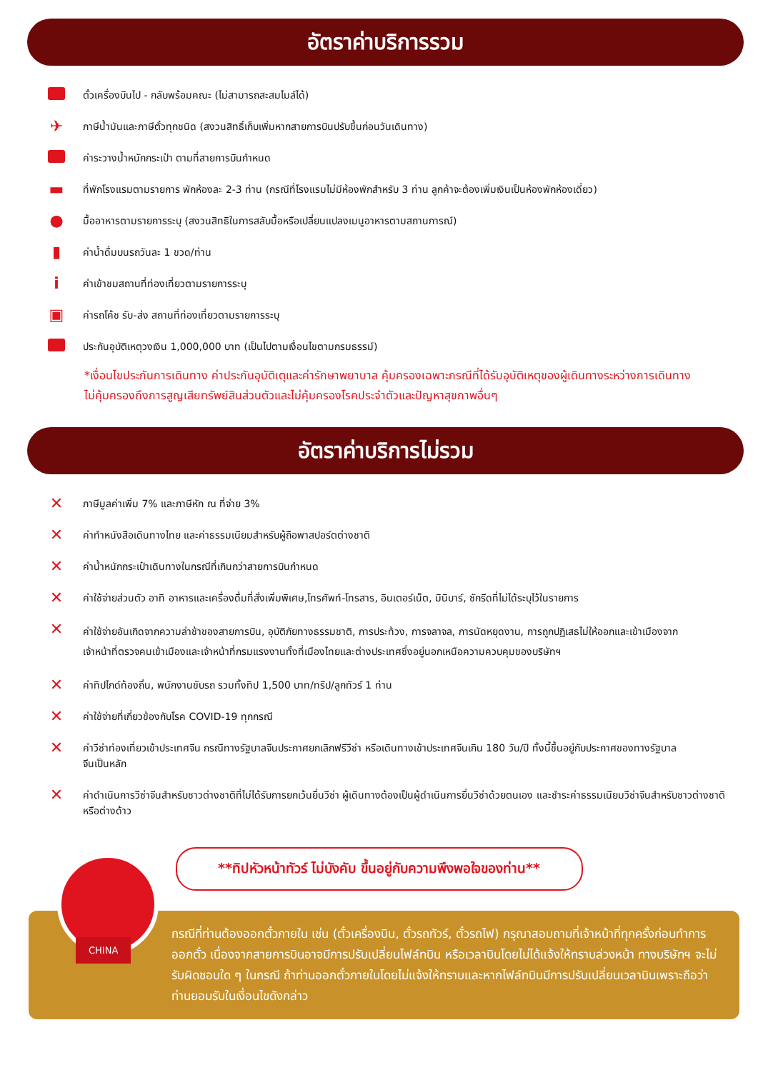อัตราค่าบริการรวม
ตั๋วเครื่องบินไป - กลับพร้อมคณะ (ไม่สามารถสะสมไมล์ได้)
✈
ภาษีน้ำมันและภาษีตั๋วทุกชนิด (สงวนสิทธิ์เก็บเพิ่มหากสายการบินปรับขึ้นก่อนวันเดินทาง)
ค่าระวางน้ำหนักกระเป๋า ตามที่สายการบินกำหนด
▬
ที่พักโรงแรมตามรายการ พักห้องละ 2-3 ท่าน (กรณีที่โรงแรมไม่มีห้องพักสำหรับ 3 ท่าน ลูกค้าจะต้องเพิ่มเงินเป็นห้องพักห้องเดี่ยว)
●
มื้ออาหารตามรายการระบุ (สงวนสิทธิในการสลับมื้อหรือเปลี่ยนแปลงเมนูอาหารตามสถานการณ์)
▮
ค่าน้ำดื่มบนรถวันละ 1 ขวด/ท่าน
i
ค่าเข้าชมสถานที่ท่องเที่ยวตามรายการระบุ
▣
ค่ารถโค้ช รับ-ส่ง สถานที่ท่องเที่ยวตามรายการระบุ
ประกันอุบัติเหตุวงเงิน 1,000,000 บาท (เป็นไปตามเงื่อนไขตามกรมธรรม์)
*เงื่อนไขประกันการเดินทาง ค่าประกันอุบัติเตุและค่ารักษาพยาบาล คุ้มครองเฉพาะกรณีที่ได้รับอุบัติเหตุของผู้เดินทางระหว่างการเดินทาง ไม่คุ้มครองถึงการสูญเสียทรัพย์สินส่วนตัวและไม่คุ้มครองโรคประจำตัวและปัญหาสุขภาพอื่นๆ
อัตราค่าบริการไม่รวม
✕
ภาษีมูลค่าเพิ่ม 7% และภาษีหัก ณ ที่จ่าย 3%
✕
ค่าทำหนังสือเดินทางไทย และค่าธรรมเนียมสำหรับผู้ถือพาสปอร์ตต่างชาติ
✕
ค่าน้ำหนักกระเป๋าเดินทางในกรณีที่เกินกว่าสายการบินกำหนด
✕
ค่าใช้จ่ายส่วนตัว อาทิ อาหารและเครื่องดื่มที่สั่งเพิ่มพิเศษ,โทรศัพท์-โทรสาร, อินเตอร์เน็ต, มินิบาร์, ซักรีดที่ไม่ได้ระบุไว้ในรายการ
✕
ค่าใช้จ่ายอันเกิดจากความล่าช้าของสายการบิน, อุบัติภัยทางธรรมชาติ, การประท้วง, การจลาจล, การนัดหยุดงาน, การถูกปฏิเสธไม่ให้ออกและเข้าเมืองจากเจ้าหน้าที่ตรวจคนเข้าเมืองและเจ้าหน้าที่กรมแรงงานทั้งที่เมืองไทยและต่างประเทศซึ่งอยู่นอกเหนือความควบคุมของบริษัทฯ
✕
ค่าทิปไกด์ท้องถิ่น, พนักงานขับรถ รวมทั้งทิป 1,500 บาท/ทริป/ลูกทัวร์ 1 ท่าน
✕
ค่าใช้จ่ายที่เกี่ยวข้องกับโรค COVID-19 ทุกกรณี
✕
ค่าวีซ่าท่องเที่ยวเข้าประเทศจีน กรณีทางรัฐบาลจีนประกาศยกเลิกฟรีวีซ่า หรือเดินทางเข้าประเทศจีนเกิน 180 วัน/ปี ทั้งนี้ขึ้นอยู่กับประกาศของทางรัฐบาลจีนเป็นหลัก
✕
ค่าดำเนินการวีซ่าจีนสำหรับชาวต่างชาติที่ไม่ได้รับการยกเว้นยื่นวีซ่า ผู้เดินทางต้องเป็นผู้ดำเนินการยื่นวีซ่าด้วยตนเอง และชำระค่าธรรมเนียมวีซ่าจีนสำหรับชาวต่างชาติหรือต่างด้าว
**ทิปหัวหน้าทัวร์ ไม่บังคับ ขึ้นอยู่กับความพึงพอใจของท่าน**
CHINA
กรณีที่ท่านต้องออกตั๋วภายใน เช่น (ตั๋วเครื่องบิน, ตั๋วรถทัวร์, ตั๋วรถไฟ) กรุณาสอบถามที่เจ้าหน้าที่ทุกครั้งก่อนทำการออกตั๋ว เนื่องจากสายการบินอาจมีการปรับเปลี่ยนไฟล์ทบิน หรือเวลาบินโดยไม่ได้แจ้งให้ทราบล่วงหน้า ทางบริษัทฯ จะไม่รับผิดชอบใด ๆ ในกรณี ถ้าท่านออกตั๋วภายในโดยไม่แจ้งให้ทราบและหากไฟล์ทบินมีการปรับเปลี่ยนเวลาบินเพราะถือว่าท่านยอมรับในเงื่อนไขดังกล่าว